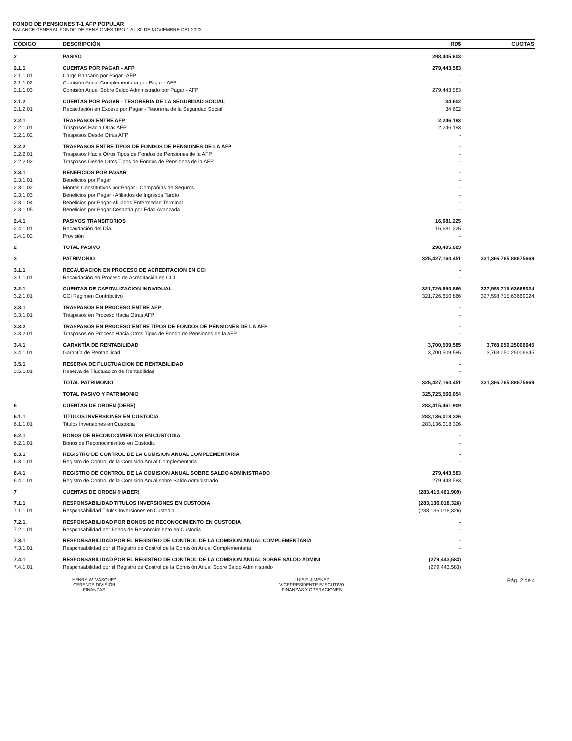FONDO DE PENSIONES T-1 AFP POPULAR
BALANCE GENERAL FONDO DE PENSIONES TIPO-1 AL 30 DE NOVIEMBRE DEL 2023
| CÓDIGO | DESCRIPCIÓN | RD$ | CUOTAS |
| --- | --- | --- | --- |
| 2 | PASIVO | 298,405,603 | |
| 2.1.1 | CUENTAS POR PAGAR - AFP | 279,443,583 | |
| 2.1.1.01 | Cargo Bancario por Pagar -AFP | - | |
| 2.1.1.02 | Comisión Anual Complementaria por Pagar - AFP | - | |
| 2.1.1.03 | Comisión Anual Sobre Saldo Administrado por Pagar - AFP | 279,443,583 | |
| 2.1.2 | CUENTAS POR PAGAR - TESORERIA DE LA SEGURIDAD SOCIAL | 34,602 | |
| 2.1.2.01 | Recaudación en Exceso por Pagar - Tesorería de la Seguridad Social | 34,602 | |
| 2.2.1 | TRASPASOS ENTRE AFP | 2,246,193 | |
| 2.2.1.01 | Traspasos Hacia Otras AFP | 2,246,193 | |
| 2.2.1.02 | Traspasos Desde Otras AFP | - | |
| 2.2.2 | TRASPASOS ENTRE TIPOS DE FONDOS DE PENSIONES DE LA AFP | - | |
| 2.2.2.01 | Traspasos Hacia Otros Tipos de Fondos de Pensiones de la AFP | - | |
| 2.2.2.02 | Traspasos Desde Otros Tipos de Fondos de Pensiones de la AFP | - | |
| 2.3.1 | BENEFICIOS POR PAGAR | - | |
| 2.3.1.01 | Beneficios por Pagar | - | |
| 2.3.1.02 | Montos Constitutivos por Pagar - Compañías de Seguros | - | |
| 2.3.1.03 | Beneficios por Pagar - Afiliados de Ingresos Tardío | - | |
| 2.3.1.04 | Beneficios por Pagar-Afiliados Enfermedad Terminal | - | |
| 2.3.1.05 | Beneficios por Pagar-Cesantía por Edad Avanzada | - | |
| 2.4.1 | PASIVOS TRANSITORIOS | 16,681,225 | |
| 2.4.1.01 | Recaudación del Día | 16,681,225 | |
| 2.4.1.02 | Provisión | - | |
| 2 | TOTAL PASIVO | 298,405,603 | |
| 3 | PATRIMONIO | 325,427,160,451 | 331,366,765.88675669 |
| 3.1.1 | RECAUDACION EN PROCESO DE ACREDITACION EN CCI | - | |
| 3.1.1.01 | Recaudación en Proceso de Acreditación en CCI | - | |
| 3.2.1 | CUENTAS DE CAPITALIZACION INDIVIDUAL | 321,726,650,866 | 327,598,715.63669024 |
| 3.2.1.01 | CCI Régimen Contributivo | 321,726,650,866 | 327,598,715.63669024 |
| 3.3.1 | TRASPASOS EN PROCESO ENTRE AFP | - | |
| 3.3.1.01 | Traspasos en Proceso Hacia Otras AFP | - | |
| 3.3.2 | TRASPASOS EN PROCESO ENTRE TIPOS DE FONDOS DE PENSIONES DE LA AFP | - | |
| 3.3.2.01 | Traspasos en Proceso Hacia Otros Tipos de Fondo de Pensiones de la AFP | - | |
| 3.4.1 | GARANTÍA DE RENTABILIDAD | 3,700,509,585 | 3,768,050.25006645 |
| 3.4.1.01 | Garantía de Rentabilidad | 3,700,509,585 | 3,768,050.25006645 |
| 3.5.1 | RESERVA DE FLUCTUACION DE RENTABILIDAD | - | |
| 3.5.1.01 | Reserva de Fluctuacion de Rentabilidad | - | |
| | TOTAL PATRIMONIO | 325,427,160,451 | 331,366,765.88675669 |
| | TOTAL PASIVO Y PATRIMONIO | 325,725,566,054 | |
| 6 | CUENTAS DE ORDEN (DEBE) | 283,415,461,909 | |
| 6.1.1 | TITULOS INVERSIONES EN CUSTODIA | 283,136,018,326 | |
| 6.1.1.01 | Titulos Inversiones en Custodia | 283,136,018,326 | |
| 6.2.1 | BONOS DE RECONOCIMIENTOS EN CUSTODIA | - | |
| 6.2.1.01 | Bonos de Reconocimientos en Custodia | - | |
| 6.3.1 | REGISTRO DE CONTROL DE LA COMISION ANUAL COMPLEMENTARIA | - | |
| 6.3.1.01 | Registro de Control de la Comisión Anual Complementaria | - | |
| 6.4.1 | REGISTRO DE CONTROL DE LA COMISION ANUAL SOBRE SALDO ADMINISTRADO | 279,443,583 | |
| 6.4.1.01 | Registro de Control de la Comisión Anual sobre Saldo Administrado | 279,443,583 | |
| 7 | CUENTAS DE ORDEN (HABER) | (283,415,461,909) | |
| 7.1.1 | RESPONSABILIDAD TITULOS INVERSIONES EN CUSTODIA | (283,136,018,326) | |
| 7.1.1.01 | Responsabilidad Titulos Inversiones en Custodia | (283,136,018,326) | |
| 7.2.1. | RESPONSABILIDAD POR BONOS DE RECONOCIMIENTO EN CUSTODIA | - | |
| 7.2.1.01 | Responsabilidad por Bonos de Reconocimiento en Custodia | - | |
| 7.3.1 | RESPONSABILIDAD POR EL REGISTRO DE CONTROL DE LA COMISION ANUAL COMPLEMENTARIA | - | |
| 7.3.1.01 | Responsabilidad por el Registro de Control de la Comisión Anual Complementaria | - | |
| 7.4.1 | RESPONSABILIDAD POR EL REGISTRO DE CONTROL DE LA COMISION ANUAL SOBRE SALDO ADMINI | (279,443,583) | |
| 7.4.1.01 | Responsabilidad por el Registro de Control de la Comisión Anual Sobre Saldo Administrado | (279,443,583) | |
HENRY W. VÁSQUEZ
GERENTE DIVISIÓN
FINANZAS
LUIS F. JIMÉNEZ
VICEPRESIDENTE EJECUTIVO
FINANZAS Y OPERACIONES
Pág. 2 de 4